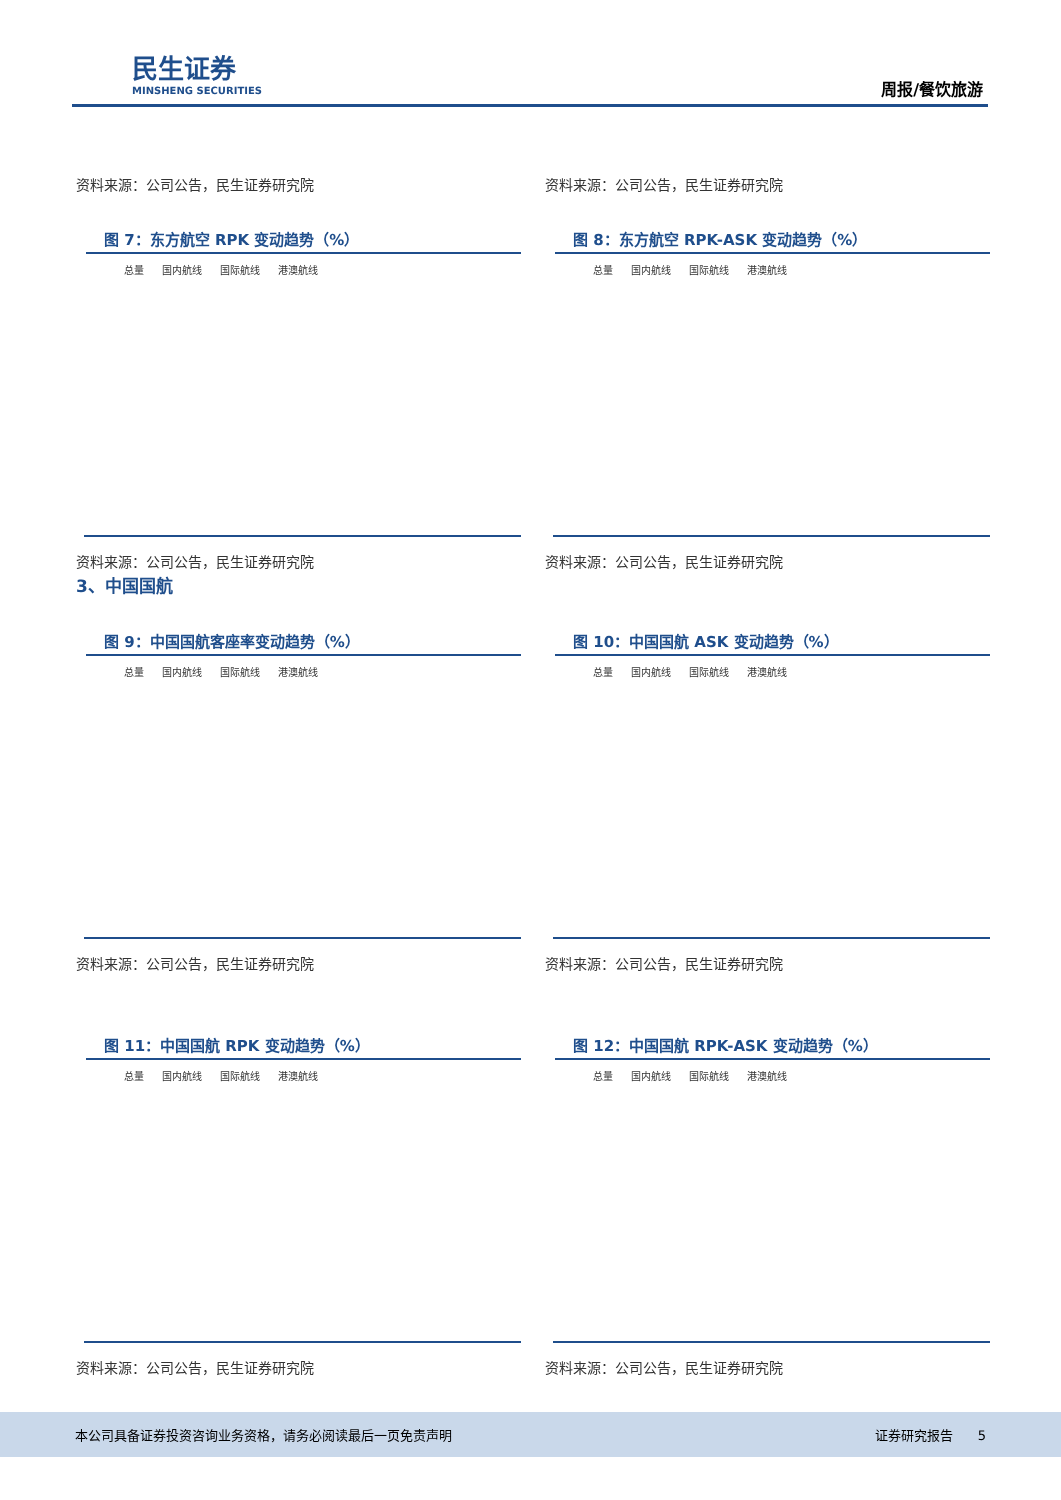民生证券
MINSHENG SECURITIES
周报/餐饮旅游
资料来源：公司公告，民生证券研究院 资料来源：公司公告，民生证券研究院
图 7：东方航空 RPK 变动趋势（%）
总量 国内航线 国际航线 港澳航线
资料来源：公司公告，民生证券研究院
图 8：东方航空 RPK-ASK 变动趋势（%）
总量 国内航线 国际航线 港澳航线
资料来源：公司公告，民生证券研究院
3、中国国航
图 9：中国国航客座率变动趋势（%）
总量 国内航线 国际航线 港澳航线
资料来源：公司公告，民生证券研究院
图 10：中国国航 ASK 变动趋势（%）
总量 国内航线 国际航线 港澳航线
资料来源：公司公告，民生证券研究院
图 11：中国国航 RPK 变动趋势（%）
总量 国内航线 国际航线 港澳航线
资料来源：公司公告，民生证券研究院
图 12：中国国航 RPK-ASK 变动趋势（%）
总量 国内航线 国际航线 港澳航线
资料来源：公司公告，民生证券研究院
本公司具备证券投资咨询业务资格，请务必阅读最后一页免责声明 证券研究报告 5